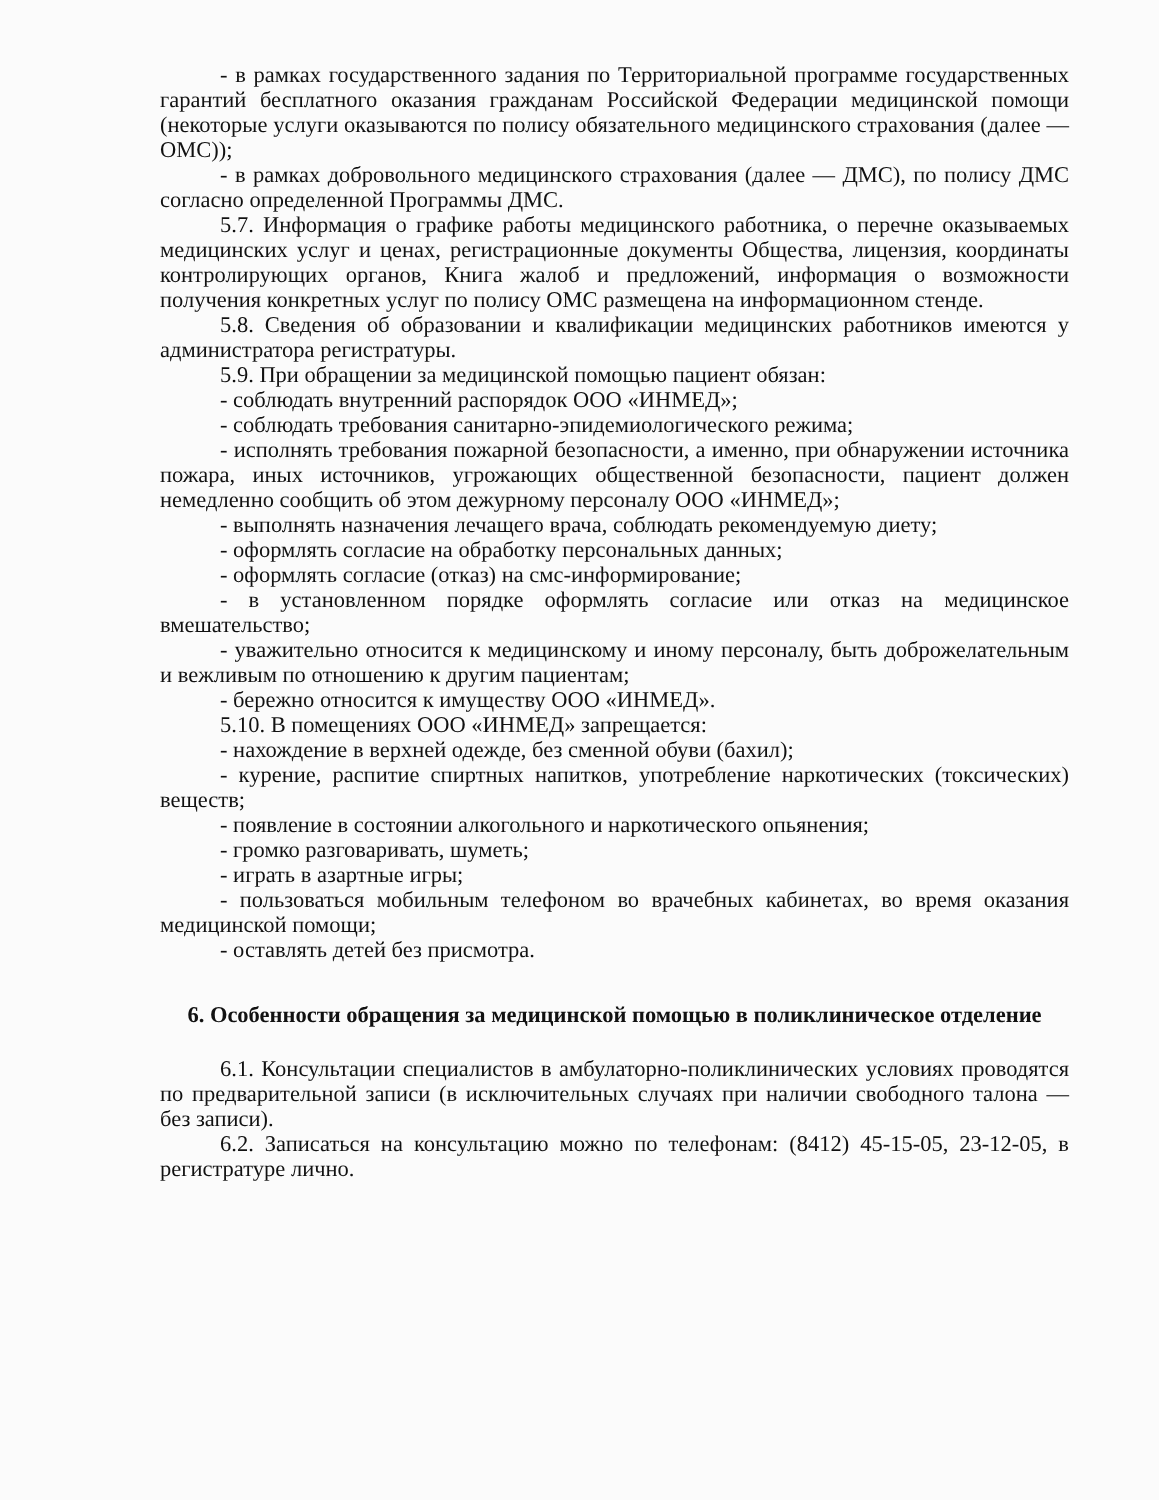- в рамках государственного задания по Территориальной программе государственных гарантий бесплатного оказания гражданам Российской Федерации медицинской помощи (некоторые услуги оказываются по полису обязательного медицинского страхования (далее — ОМС));
- в рамках добровольного медицинского страхования (далее — ДМС), по полису ДМС согласно определенной Программы ДМС.
5.7. Информация о графике работы медицинского работника, о перечне оказываемых медицинских услуг и ценах, регистрационные документы Общества, лицензия, координаты контролирующих органов, Книга жалоб и предложений, информация о возможности получения конкретных услуг по полису ОМС размещена на информационном стенде.
5.8. Сведения об образовании и квалификации медицинских работников имеются у администратора регистратуры.
5.9. При обращении за медицинской помощью пациент обязан:
- соблюдать внутренний распорядок ООО «ИНМЕД»;
- соблюдать требования санитарно-эпидемиологического режима;
- исполнять требования пожарной безопасности, а именно, при обнаружении источника пожара, иных источников, угрожающих общественной безопасности, пациент должен немедленно сообщить об этом дежурному персоналу ООО «ИНМЕД»;
- выполнять назначения лечащего врача, соблюдать рекомендуемую диету;
- оформлять согласие на обработку персональных данных;
- оформлять согласие (отказ) на смс-информирование;
- в установленном порядке оформлять согласие или отказ на медицинское вмешательство;
- уважительно относится к медицинскому и иному персоналу, быть доброжелательным и вежливым по отношению к другим пациентам;
- бережно относится к имуществу ООО «ИНМЕД».
5.10. В помещениях ООО «ИНМЕД» запрещается:
- нахождение в верхней одежде, без сменной обуви (бахил);
- курение, распитие спиртных напитков, употребление наркотических (токсических) веществ;
- появление в состоянии алкогольного и наркотического опьянения;
- громко разговаривать, шуметь;
- играть в азартные игры;
- пользоваться мобильным телефоном во врачебных кабинетах, во время оказания медицинской помощи;
- оставлять детей без присмотра.
6. Особенности обращения за медицинской помощью в поликлиническое отделение
6.1. Консультации специалистов в амбулаторно-поликлинических условиях проводятся по предварительной записи (в исключительных случаях при наличии свободного талона — без записи).
6.2. Записаться на консультацию можно по телефонам: (8412) 45-15-05, 23-12-05, в регистратуре лично.